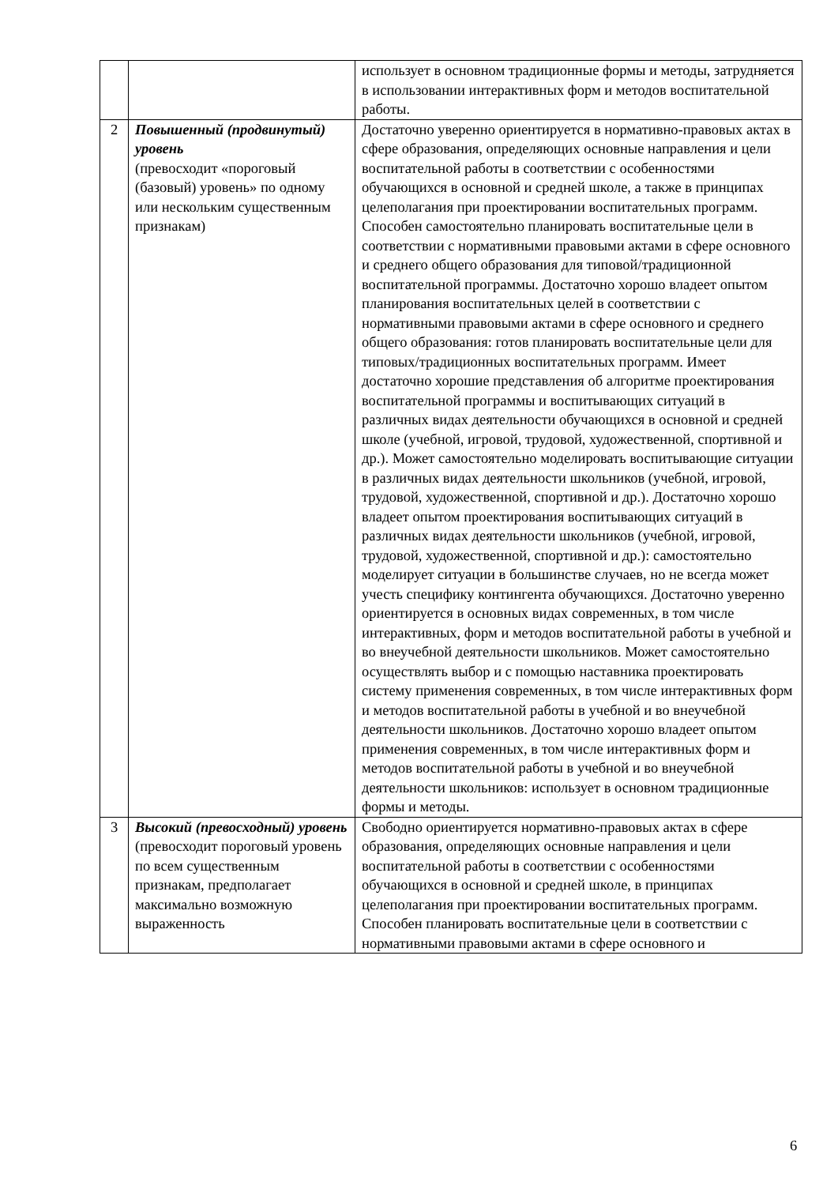| | | использует в основном традиционные формы и методы, затрудняется в использовании интерактивных форм и методов воспитательной работы. |
| 2 | Повышенный (продвинутый) уровень (превосходит «пороговый (базовый) уровень» по одному или нескольким существенным признакам) | Достаточно уверенно ориентируется в нормативно-правовых актах в сфере образования, определяющих основные направления и цели воспитательной работы в соответствии с особенностями обучающихся в основной и средней школе, а также в принципах целеполагания при проектировании воспитательных программ. Способен самостоятельно планировать воспитательные цели в соответствии с нормативными правовыми актами в сфере основного и среднего общего образования для типовой/традиционной воспитательной программы. Достаточно хорошо владеет опытом планирования воспитательных целей в соответствии с нормативными правовыми актами в сфере основного и среднего общего образования: готов планировать воспитательные цели для типовых/традиционных воспитательных программ. Имеет достаточно хорошие представления об алгоритме проектирования воспитательной программы и воспитывающих ситуаций в различных видах деятельности обучающихся в основной и средней школе (учебной, игровой, трудовой, художественной, спортивной и др.). Может самостоятельно моделировать воспитывающие ситуации в различных видах деятельности школьников (учебной, игровой, трудовой, художественной, спортивной и др.). Достаточно хорошо владеет опытом проектирования воспитывающих ситуаций в различных видах деятельности школьников (учебной, игровой, трудовой, художественной, спортивной и др.): самостоятельно моделирует ситуации в большинстве случаев, но не всегда может учесть специфику контингента обучающихся. Достаточно уверенно ориентируется в основных видах современных, в том числе интерактивных, форм и методов воспитательной работы в учебной и во внеучебной деятельности школьников. Может самостоятельно осуществлять выбор и с помощью наставника проектировать систему применения современных, в том числе интерактивных форм и методов воспитательной работы в учебной и во внеучебной деятельности школьников. Достаточно хорошо владеет опытом применения современных, в том числе интерактивных форм и методов воспитательной работы в учебной и во внеучебной деятельности школьников: использует в основном традиционные формы и методы. |
| 3 | Высокий (превосходный) уровень (превосходит пороговый уровень по всем существенным признакам, предполагает максимально возможную выраженность | Свободно ориентируется нормативно-правовых актах в сфере образования, определяющих основные направления и цели воспитательной работы в соответствии с особенностями обучающихся в основной и средней школе, в принципах целеполагания при проектировании воспитательных программ. Способен планировать воспитательные цели в соответствии с нормативными правовыми актами в сфере основного и |
6